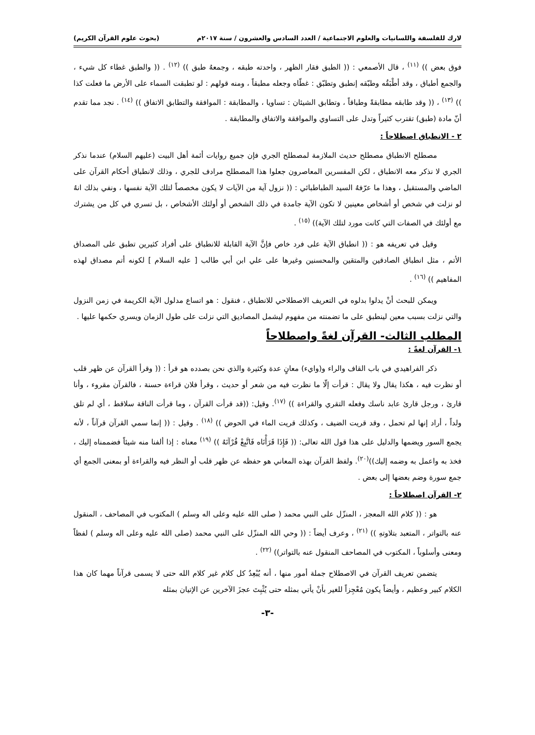لارك للفلسفة واللسانيات والعلوم الاجتماعية / العدد السادس والعشرون / سنة ٢٠١٧م (بحوث علوم القرآن الكريم)
فوق بعض )) <sup>(١١)</sup> ، قال الأصمعي : (( الطبق فقار الظهر ، واحدته طبقه ، وجمعهُ طبق )) <sup>(١٢)</sup> . (( والطبق غطاء كل شيء ، والجمع أطباق ، وقد أطْبَقُه وطبّقه إنطبق وتطبّق : غطّاه وجعله مطبقاً ، ومنه قولهم : لو تطبقت السماء على الأرض ما فعلت كذا )) <sup>(١٣)</sup> ، (( وقد طابقه مطابقةً وطباقاً ، وتطابق الشيئان : تساويا ، والمطابقة : الموافقة والتطابق الاتفاق )) <sup>(١٤)</sup> . نجد مما تقدم أنّ مادة (طبق) تقترب كثيراً وتدل على التساوي والموافقة والاتفاق والمطابقة .
٢ - الانطباق اصطلاحاً :
مصطلح الانطباق مصطلح حديث الملازمة لمصطلح الجري فإن جميع روايات أئمة أهل البيت (عليهم السلام) عندما نذكر الجري لا نذكر معه الانطباق ، لكن المفسرين المعاصرون جعلوا هذا المصطلح مرادف للجري ، وذلك لانطباق أحكام القرآن على الماضي والمستقبل ، وهذا ما عرّفهُ السيد الطباطبائي : (( نزول آية من الآيات لا يكون مخصصاً لتلك الآية نفسها ، ونفي بذلك انهُ لو نزلت في شخص أو أشخاص معينين لا تكون الآية جامدة في ذلك الشخص أو أولئك الأشخاص ، بل تسري في كل من يشترك مع أولئك في الصفات التي كانت مورد لتلك الآية)) <sup>(١٥)</sup> .
وقيل في تعريفه هو : (( انطباق الآية على فرد خاص فإنَّ الآية القابلة للانطباق على أفراد كثيرين تطبق على المصداق الأتم ، مثل انطباق الصادقين والمتقين والمحسنين وغيرها على علي ابن أبي طالب [ عليه السلام ] لكونه أتم مصداق لهذه المفاهيم )) <sup>(١٦)</sup> .
ويمكن للبحث أنْ يدلوا بدلوه في التعريف الاصطلاحي للانطباق ، فنقول : هو اتساع مدلول الآية الكريمة في زمن النزول والتي نزلت بسبب معين لينطبق على ما تضمنته من مفهوم ليشمل المصاديق التي نزلت على طول الزمان ويسري حكمها عليها .
المطلب الثالث- القرآن لغةً واصطلاحاً
١- القرآن لغةً :
ذكر الفراهيدي في باب القاف والراء و(وايء) معانٍ عدة وكثيرة والذي نحن بصدده هو قرأ : (( وقرأ القرآن عن ظهر قلب أو نظرت فيه ، هكذا يقال ولا يقال : قرأت إلّا ما نظرت فيه من شعر أو حديث ، وقرأ فلان قراءة حسنة ، فالقرآن مقروء ، وأنا قارئ ، ورجل قارئ عابد ناسك وفعله التقري والقراءة )) <sup>(١٧)</sup>. وقيل: ((قد قرأت القرآن ، وما قرأت الناقة سلاقط ، أي لم تلق ولداً ، أراد إنها لم تحمل ، وقد قريت الضيف ، وكذلك قريت الماء في الحوض )) <sup>(١٨)</sup> . وقيل : (( إنما سمي القرآن قرآناً ، لأنه يجمع السور ويضمها والدليل على هذا قول الله تعالى: (( فَإِذَا قَرَأْنَاه فَاتَّبِعْ قُرْآنَهُ )) <sup>(١٩)</sup> معناه : إذا ألفنا منه شيئاً فضممناه إليك ، فخذ به واعمل به وضمه إليك))<sup>(٢٠)</sup>. ولفظ القرآن بهذه المعاني هو حفظه عن ظهر قلب أو النظر فيه والقراءة أو بمعنى الجمع أي جمع سورة وضم بعضها إلى بعض .
٢- القرآن اصطلاحاً :
هو : (( كلام الله المعجز ، المنزّل على النبي محمد ( صلى الله عليه وعلى اله وسلم ) المكتوب في المصاحف ، المنقول عنه بالتواتر ، المتعبد بتلاوتهِ )) <sup>(٢١)</sup> ، وعرف أيضاً : (( وحي الله المنزّل على النبي محمد (صلى الله عليه وعلى اله وسلم ) لفظاً ومعنى وأسلوباً ، المكتوب في المصاحف المنقول عنه بالتواتر)) <sup>(٢٢)</sup> .
يتضمن تعريف القرآن في الاصطلاح جملة أمور منها ، أنه يُبْعِدُ كل كلام غير كلام الله حتى لا يسمى قرآناً مهما كان هذا الكلام كبير وعظيم ، وأيضاً يكون مُعْجِزاً للغير بأنْ يأتي بمثله حتى يُثْبِتَ عجزَ الآخرين عن الإتيان بمثله
-٣-